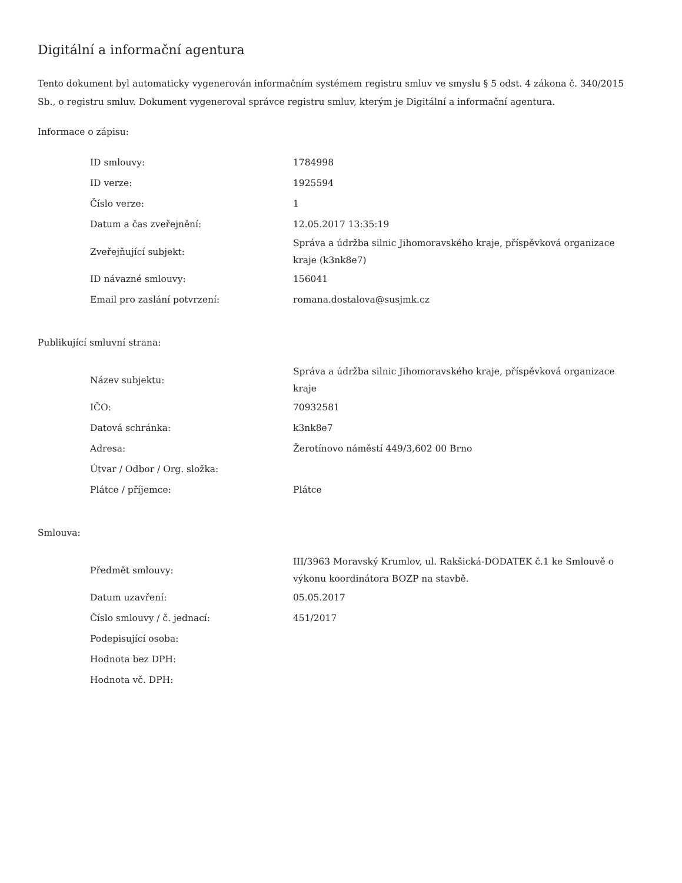Digitální a informační agentura
Tento dokument byl automaticky vygenerován informačním systémem registru smluv ve smyslu § 5 odst. 4 zákona č. 340/2015 Sb., o registru smluv. Dokument vygeneroval správce registru smluv, kterým je Digitální a informační agentura.
Informace o zápisu:
| ID smlouvy: | 1784998 |
| ID verze: | 1925594 |
| Číslo verze: | 1 |
| Datum a čas zveřejnění: | 12.05.2017 13:35:19 |
| Zveřejňující subjekt: | Správa a údržba silnic Jihomoravského kraje, příspěvková organizace kraje (k3nk8e7) |
| ID návazné smlouvy: | 156041 |
| Email pro zaslání potvrzení: | romana.dostalova@susjmk.cz |
Publikující smluvní strana:
| Název subjektu: | Správa a údržba silnic Jihomoravského kraje, příspěvková organizace kraje |
| IČO: | 70932581 |
| Datová schránka: | k3nk8e7 |
| Adresa: | Žerotínovo náměstí 449/3,602 00 Brno |
| Útvar / Odbor / Org. složka: | |
| Plátce / příjemce: | Plátce |
Smlouva:
| Předmět smlouvy: | III/3963 Moravský Krumlov, ul. Rakšická-DODATEK č.1 ke Smlouvě o výkonu koordinátora BOZP na stavbě. |
| Datum uzavření: | 05.05.2017 |
| Číslo smlouvy / č. jednací: | 451/2017 |
| Podepisující osoba: | |
| Hodnota bez DPH: | |
| Hodnota vč. DPH: | |